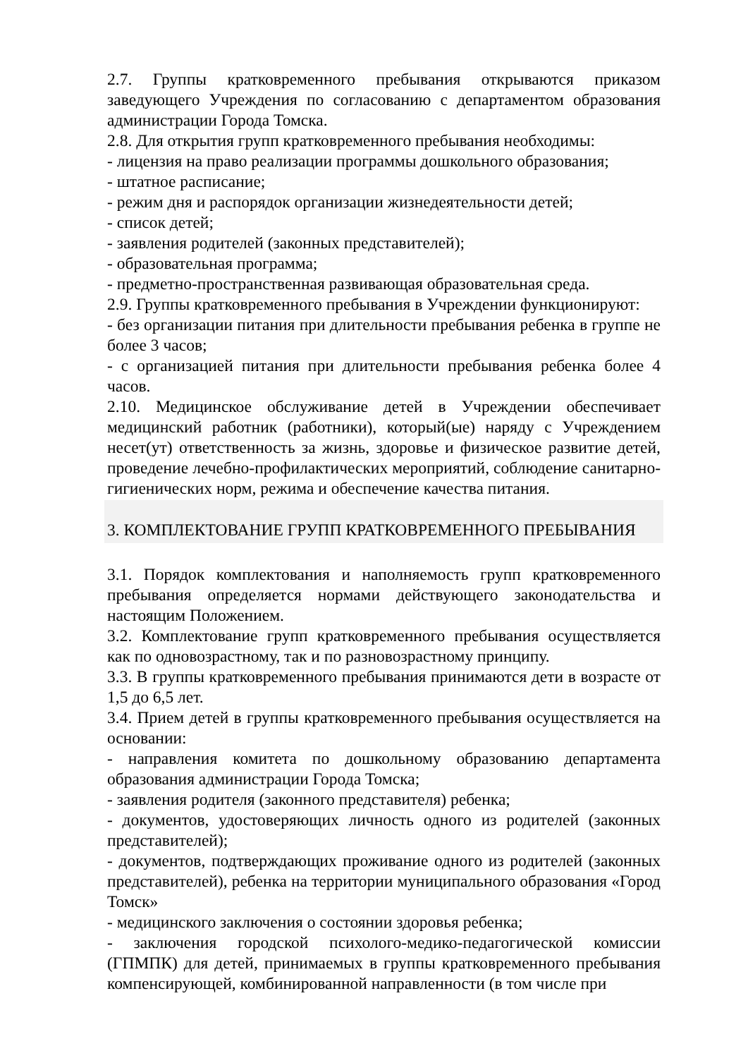2.7. Группы кратковременного пребывания открываются приказом заведующего Учреждения по согласованию с департаментом образования администрации Города Томска.
2.8. Для открытия групп кратковременного пребывания необходимы:
- лицензия на право реализации программы дошкольного образования;
- штатное расписание;
- режим дня и распорядок организации жизнедеятельности детей;
- список детей;
- заявления родителей (законных представителей);
- образовательная программа;
- предметно-пространственная развивающая образовательная среда.
2.9. Группы кратковременного пребывания в Учреждении функционируют:
- без организации питания при длительности пребывания ребенка в группе не более 3 часов;
- с организацией питания при длительности пребывания ребенка более 4 часов.
2.10. Медицинское обслуживание детей в Учреждении обеспечивает медицинский работник (работники), который(ые) наряду с Учреждением несет(ут) ответственность за жизнь, здоровье и физическое развитие детей, проведение лечебно-профилактических мероприятий, соблюдение санитарно-гигиенических норм, режима и обеспечение качества питания.
3. КОМПЛЕКТОВАНИЕ ГРУПП КРАТКОВРЕМЕННОГО ПРЕБЫВАНИЯ
3.1. Порядок комплектования и наполняемость групп кратковременного пребывания определяется нормами действующего законодательства и настоящим Положением.
3.2. Комплектование групп кратковременного пребывания осуществляется как по одновозрастному, так и по разновозрастному принципу.
3.3. В группы кратковременного пребывания принимаются дети в возрасте от 1,5 до 6,5 лет.
3.4. Прием детей в группы кратковременного пребывания осуществляется на основании:
- направления комитета по дошкольному образованию департамента образования администрации Города Томска;
- заявления родителя (законного представителя) ребенка;
- документов, удостоверяющих личность одного из родителей (законных представителей);
- документов, подтверждающих проживание одного из родителей (законных представителей), ребенка на территории муниципального образования «Город Томск»
- медицинского заключения о состоянии здоровья ребенка;
- заключения городской психолого-медико-педагогической комиссии (ГПМПК) для детей, принимаемых в группы кратковременного пребывания компенсирующей, комбинированной направленности (в том числе при